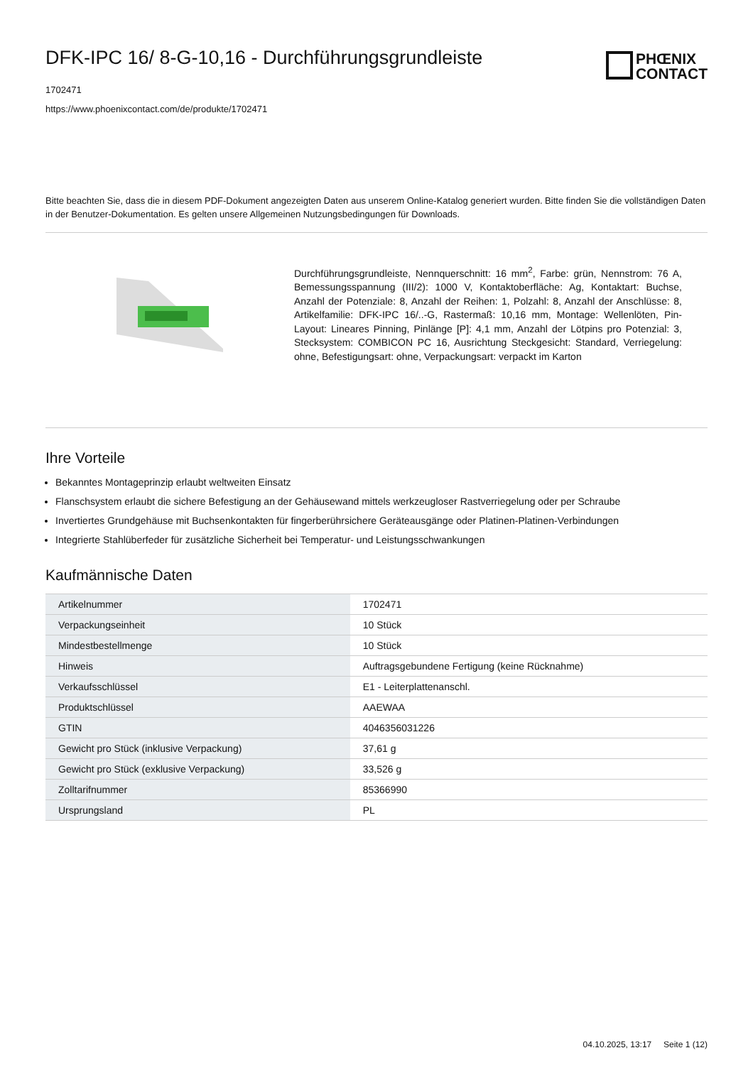DFK-IPC 16/ 8-G-10,16 - Durchführungsgrundleiste
1702471
https://www.phoenixcontact.com/de/produkte/1702471
PHŒNIX
CONTACT
Bitte beachten Sie, dass die in diesem PDF-Dokument angezeigten Daten aus unserem Online-Katalog generiert wurden. Bitte finden Sie die vollständigen Daten in der Benutzer-Dokumentation. Es gelten unsere Allgemeinen Nutzungsbedingungen für Downloads.
Durchführungsgrundleiste, Nennquerschnitt: 16 mm<sup>2</sup>, Farbe: grün, Nennstrom: 76 A, Bemessungsspannung (III/2): 1000 V, Kontaktoberfläche: Ag, Kontaktart: Buchse, Anzahl der Potenziale: 8, Anzahl der Reihen: 1, Polzahl: 8, Anzahl der Anschlüsse: 8, Artikelfamilie: DFK-IPC 16/..-G, Rastermaß: 10,16 mm, Montage: Wellenlöten, Pin-Layout: Lineares Pinning, Pinlänge [P]: 4,1 mm, Anzahl der Lötpins pro Potenzial: 3, Stecksystem: COMBICON PC 16, Ausrichtung Steckgesicht: Standard, Verriegelung: ohne, Befestigungsart: ohne, Verpackungsart: verpackt im Karton
Ihre Vorteile
Bekanntes Montageprinzip erlaubt weltweiten Einsatz
Flanschsystem erlaubt die sichere Befestigung an der Gehäusewand mittels werkzeugloser Rastverriegelung oder per Schraube
Invertiertes Grundgehäuse mit Buchsenkontakten für fingerberührsichere Geräteausgänge oder Platinen-Platinen-Verbindungen
Integrierte Stahlüberfeder für zusätzliche Sicherheit bei Temperatur- und Leistungsschwankungen
Kaufmännische Daten
| Artikelnummer | 1702471 |
| Verpackungseinheit | 10 Stück |
| Mindestbestellmenge | 10 Stück |
| Hinweis | Auftragsgebundene Fertigung (keine Rücknahme) |
| Verkaufsschlüssel | E1 - Leiterplattenanschl. |
| Produktschlüssel | AAEWAA |
| GTIN | 4046356031226 |
| Gewicht pro Stück (inklusive Verpackung) | 37,61 g |
| Gewicht pro Stück (exklusive Verpackung) | 33,526 g |
| Zolltarifnummer | 85366990 |
| Ursprungsland | PL |
04.10.2025, 13:17 Seite 1 (12)